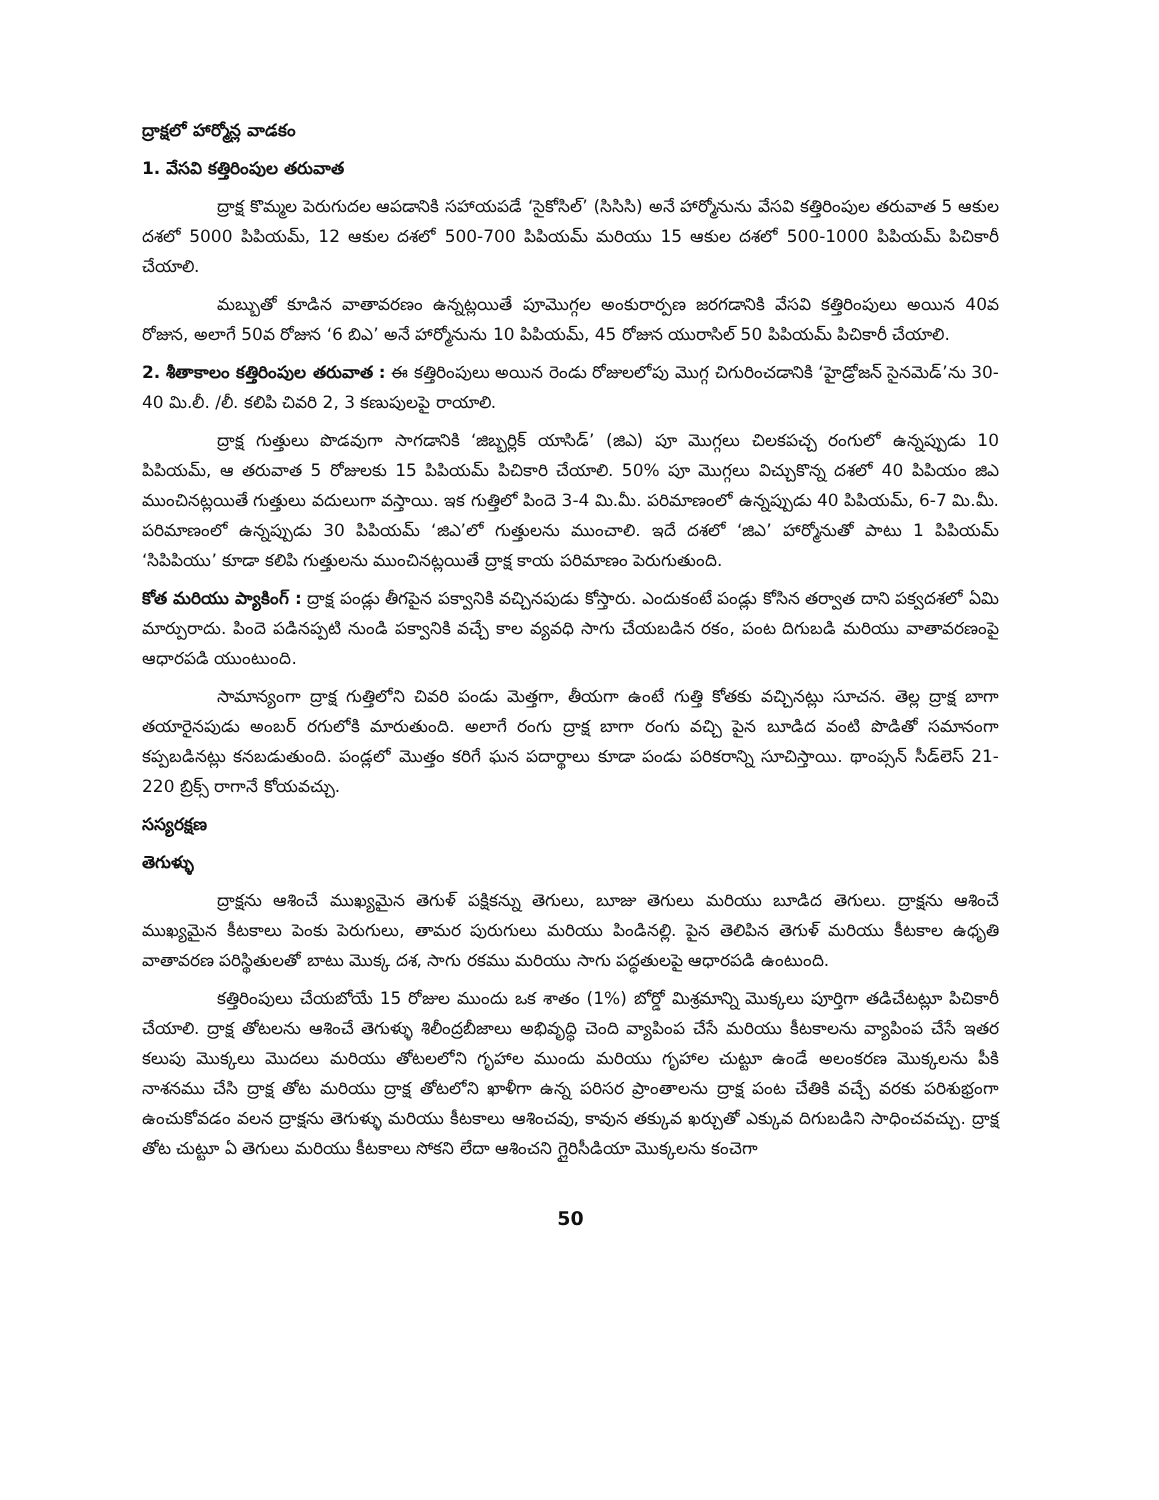ద్రాక్షలో హార్మోన్ల వాడకం
1. వేసవి కత్తిరింపుల తరువాత
ద్రాక్ష కొమ్మల పెరుగుదల ఆపడానికి సహాయపడే ‘సైకోసిల్’ (సిసిసి) అనే హార్మోనును వేసవి కత్తిరింపుల తరువాత 5 ఆకుల దశలో 5000 పిపియమ్, 12 ఆకుల దశలో 500-700 పిపియమ్ మరియు 15 ఆకుల దశలో 500-1000 పిపియమ్ పిచికారీ చేయాలి.
మబ్బుతో కూడిన వాతావరణం ఉన్నట్లయితే పూమొగ్గల అంకురార్పణ జరగడానికి వేసవి కత్తిరింపులు అయిన 40వ రోజున, అలాగే 50వ రోజున ‘6 బిఎ’ అనే హార్మోనును 10 పిపియమ్, 45 రోజున యురాసిల్ 50 పిపియమ్ పిచికారీ చేయాలి.
2. శీతాకాలం కత్తిరింపుల తరువాత : ఈ కత్తిరింపులు అయిన రెండు రోజులలోపు మొగ్గ చిగురించడానికి ‘హైడ్రోజన్ సైనమెడ్’ను 30-40 మి.లీ. /లీ. కలిపి చివరి 2, 3 కణుపులపై రాయాలి.
ద్రాక్ష గుత్తులు పొడవుగా సాగడానికి ‘జిబ్బర్లిక్ యాసిడ్’ (జిఎ) పూ మొగ్గలు చిలకపచ్చ రంగులో ఉన్నప్పుడు 10 పిపియమ్, ఆ తరువాత 5 రోజులకు 15 పిపియమ్ పిచికారి చేయాలి. 50% పూ మొగ్గలు విచ్చుకొన్న దశలో 40 పిపియం జిఎ ముంచినట్లయితే గుత్తులు వదులుగా వస్తాయి. ఇక గుత్తిలో పిందె 3-4 మి.మీ. పరిమాణంలో ఉన్నప్పుడు 40 పిపియమ్, 6-7 మి.మీ. పరిమాణంలో ఉన్నప్పుడు 30 పిపియమ్ ‘జిఎ’లో గుత్తులను ముంచాలి. ఇదే దశలో ‘జిఎ’ హార్మోనుతో పాటు 1 పిపియమ్ ‘సిపిపియు’ కూడా కలిపి గుత్తులను ముంచినట్లయితే ద్రాక్ష కాయ పరిమాణం పెరుగుతుంది.
కోత మరియు ప్యాకింగ్ : ద్రాక్ష పండ్లు తీగపైన పక్వానికి వచ్చినపుడు కోస్తారు. ఎందుకంటే పండ్లు కోసిన తర్వాత దాని పక్వదశలో ఏమి మార్పురాదు. పిందె పడినప్పటి నుండి పక్వానికి వచ్చే కాల వ్యవధి సాగు చేయబడిన రకం, పంట దిగుబడి మరియు వాతావరణంపై ఆధారపడి యుంటుంది.
సామాన్యంగా ద్రాక్ష గుత్తిలోని చివరి పండు మెత్తగా, తీయగా ఉంటే గుత్తి కోతకు వచ్చినట్లు సూచన. తెల్ల ద్రాక్ష బాగా తయారైనపుడు అంబర్ రగులోకి మారుతుంది. అలాగే రంగు ద్రాక్ష బాగా రంగు వచ్చి పైన బూడిద వంటి పొడితో సమానంగా కప్పబడినట్లు కనబడుతుంది. పండ్లలో మొత్తం కరిగే ఘన పదార్థాలు కూడా పండు పరికరాన్ని సూచిస్తాయి. థాంప్సన్ సీడ్‌లెస్ 21-220 బ్రిక్స్ రాగానే కోయవచ్చు.
సస్యరక్షణ
తెగుళ్ళు
ద్రాక్షను ఆశించే ముఖ్యమైన తెగుళ్ పక్షికన్ను తెగులు, బూజు తెగులు మరియు బూడిద తెగులు. ద్రాక్షను ఆశించే ముఖ్యమైన కీటకాలు పెంకు పెరుగులు, తామర పురుగులు మరియు పిండినల్లి. పైన తెలిపిన తెగుళ్ మరియు కీటకాల ఉధృతి వాతావరణ పరిస్థితులతో బాటు మొక్క దశ, సాగు రకము మరియు సాగు పద్ధతులపై ఆధారపడి ఉంటుంది.
కత్తిరింపులు చేయబోయే 15 రోజుల ముందు ఒక శాతం (1%) బోర్డో మిశ్రమాన్ని మొక్కలు పూర్తిగా తడిచేటట్లూ పిచికారీ చేయాలి. ద్రాక్ష తోటలను ఆశించే తెగుళ్ళు శిలీంద్రబీజాలు అభివృద్ధి చెంది వ్యాపింప చేసే మరియు కీటకాలను వ్యాపింప చేసే ఇతర కలుపు మొక్కలు మొదలు మరియు తోటలలోని గృహాల ముందు మరియు గృహాల చుట్టూ ఉండే అలంకరణ మొక్కలను పీకి నాశనము చేసి ద్రాక్ష తోట మరియు ద్రాక్ష తోటలోని ఖాళీగా ఉన్న పరిసర ప్రాంతాలను ద్రాక్ష పంట చేతికి వచ్చే వరకు పరిశుభ్రంగా ఉంచుకోవడం వలన ద్రాక్షను తెగుళ్ళు మరియు కీటకాలు ఆశించవు, కావున తక్కువ ఖర్చుతో ఎక్కువ దిగుబడిని సాధించవచ్చు. ద్రాక్ష తోట చుట్టూ ఏ తెగులు మరియు కీటకాలు సోకని లేదా ఆశించని గ్లైరిసీడియా మొక్కలను కంచెగా
50